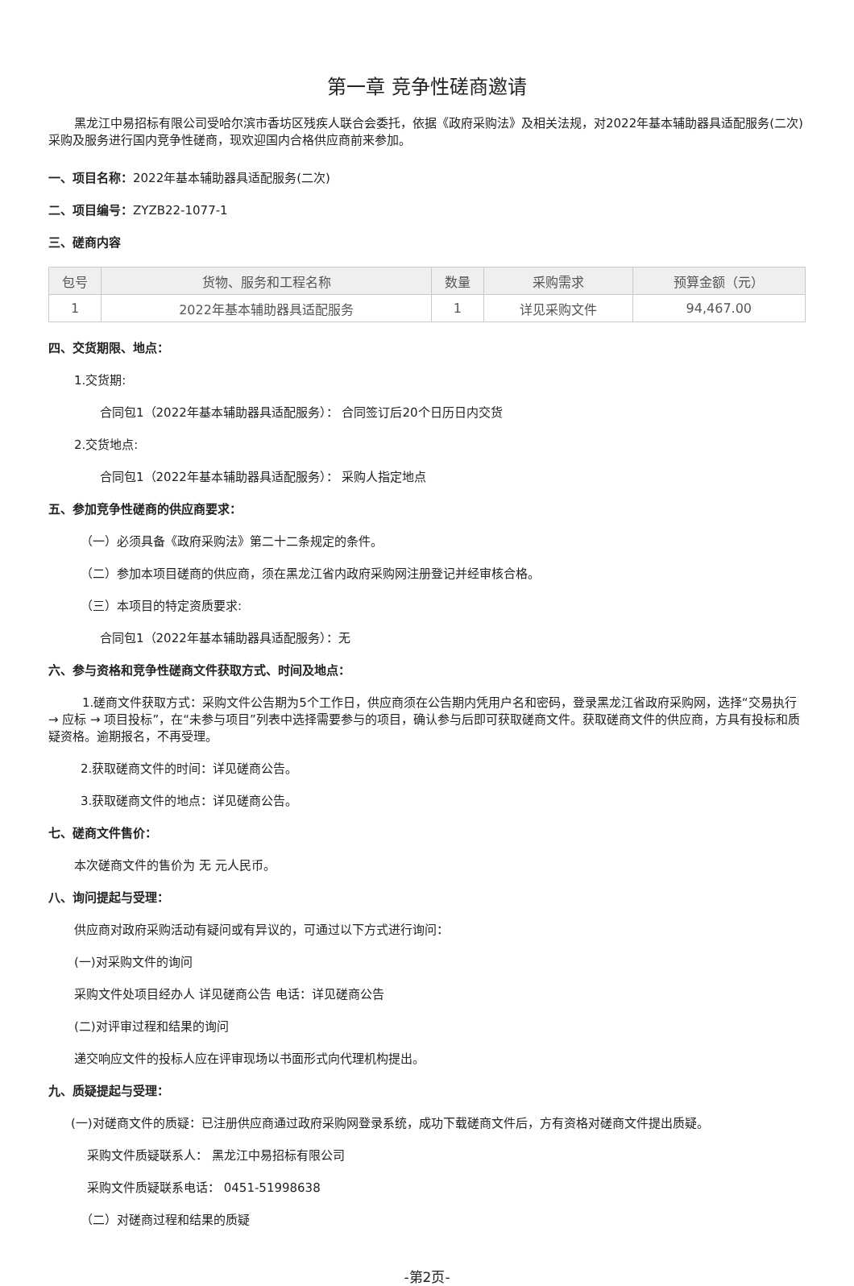第一章 竞争性磋商邀请
黑龙江中易招标有限公司受哈尔滨市香坊区残疾人联合会委托，依据《政府采购法》及相关法规，对2022年基本辅助器具适配服务(二次)采购及服务进行国内竞争性磋商，现欢迎国内合格供应商前来参加。
一、项目名称：2022年基本辅助器具适配服务(二次)
二、项目编号：ZYZB22-1077-1
三、磋商内容
| 包号 | 货物、服务和工程名称 | 数量 | 采购需求 | 预算金额（元） |
| --- | --- | --- | --- | --- |
| 1 | 2022年基本辅助器具适配服务 | 1 | 详见采购文件 | 94,467.00 |
四、交货期限、地点：
1.交货期:
合同包1（2022年基本辅助器具适配服务）： 合同签订后20个日历日内交货
2.交货地点:
合同包1（2022年基本辅助器具适配服务）： 采购人指定地点
五、参加竞争性磋商的供应商要求：
（一）必须具备《政府采购法》第二十二条规定的条件。
（二）参加本项目磋商的供应商，须在黑龙江省内政府采购网注册登记并经审核合格。
（三）本项目的特定资质要求:
合同包1（2022年基本辅助器具适配服务）：无
六、参与资格和竞争性磋商文件获取方式、时间及地点：
1.磋商文件获取方式：采购文件公告期为5个工作日，供应商须在公告期内凭用户名和密码，登录黑龙江省政府采购网，选择“交易执行 → 应标 → 项目投标”，在“未参与项目”列表中选择需要参与的项目，确认参与后即可获取磋商文件。获取磋商文件的供应商，方具有投标和质疑资格。逾期报名，不再受理。
2.获取磋商文件的时间：详见磋商公告。
3.获取磋商文件的地点：详见磋商公告。
七、磋商文件售价：
本次磋商文件的售价为 无 元人民币。
八、询问提起与受理：
供应商对政府采购活动有疑问或有异议的，可通过以下方式进行询问：
(一)对采购文件的询问
采购文件处项目经办人 详见磋商公告 电话：详见磋商公告
(二)对评审过程和结果的询问
递交响应文件的投标人应在评审现场以书面形式向代理机构提出。
九、质疑提起与受理：
(一)对磋商文件的质疑：已注册供应商通过政府采购网登录系统，成功下载磋商文件后，方有资格对磋商文件提出质疑。
采购文件质疑联系人： 黑龙江中易招标有限公司
采购文件质疑联系电话： 0451-51998638
（二）对磋商过程和结果的质疑
-第2页-